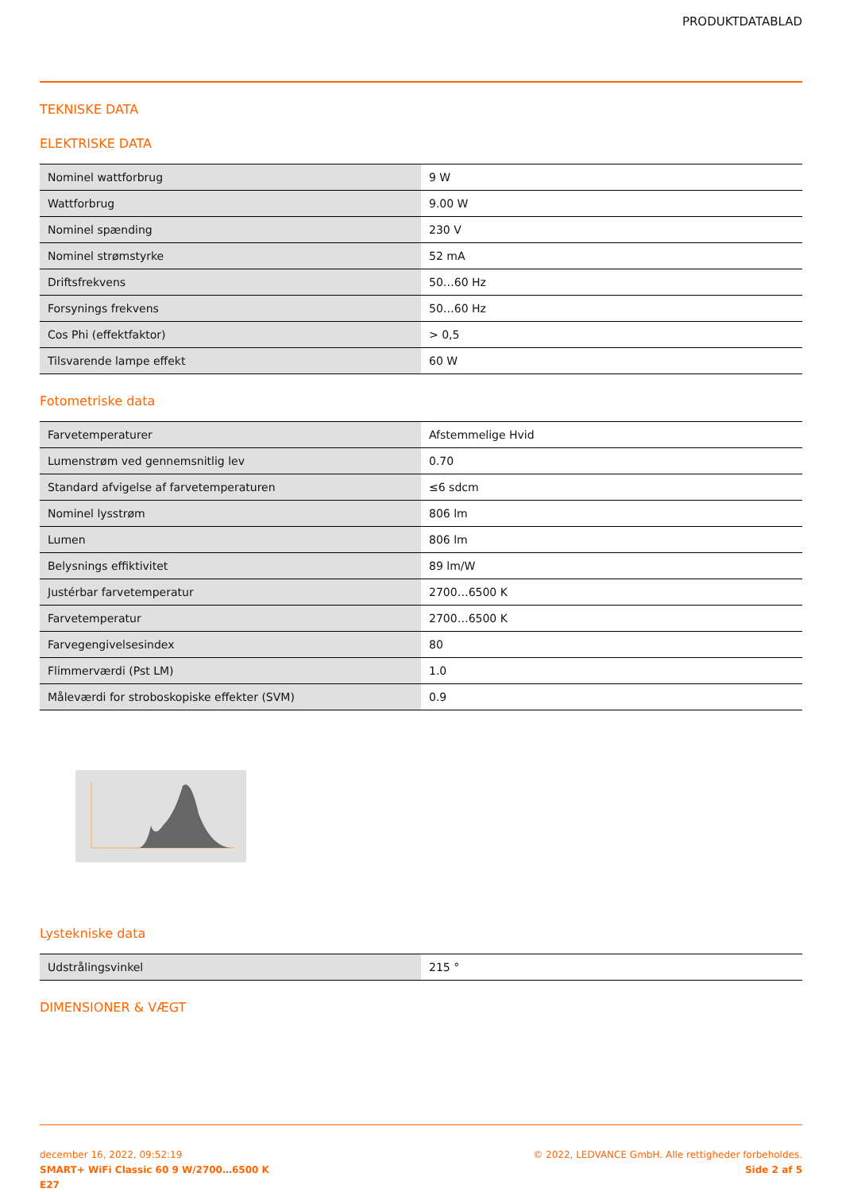PRODUKTDATABLAD
TEKNISKE DATA
ELEKTRISKE DATA
| Nominel wattforbrug | 9 W |
| Wattforbrug | 9.00 W |
| Nominel spænding | 230 V |
| Nominel strømstyrke | 52 mA |
| Driftsfrekvens | 50…60 Hz |
| Forsynings frekvens | 50…60 Hz |
| Cos Phi (effektfaktor) | > 0,5 |
| Tilsvarende lampe effekt | 60 W |
Fotometriske data
| Farvetemperaturer | Afstemmelige Hvid |
| Lumenstrøm ved gennemsnitlig lev | 0.70 |
| Standard afvigelse af farvetemperaturen | ≤6 sdcm |
| Nominel lysstrøm | 806 lm |
| Lumen | 806 lm |
| Belysnings effiktivitet | 89 lm/W |
| Justérbar farvetemperatur | 2700…6500 K |
| Farvetemperatur | 2700…6500 K |
| Farvegengivelsesindex | 80 |
| Flimmerværdi (Pst LM) | 1.0 |
| Måleværdi for stroboskopiske effekter (SVM) | 0.9 |
Lystekniske data
| Udstrålingsvinkel | 215 ° |
DIMENSIONER & VÆGT
december 16, 2022, 09:52:19
SMART+ WiFi Classic 60 9 W/2700…6500 K
E27
© 2022, LEDVANCE GmbH. Alle rettigheder forbeholdes.
Side 2 af 5